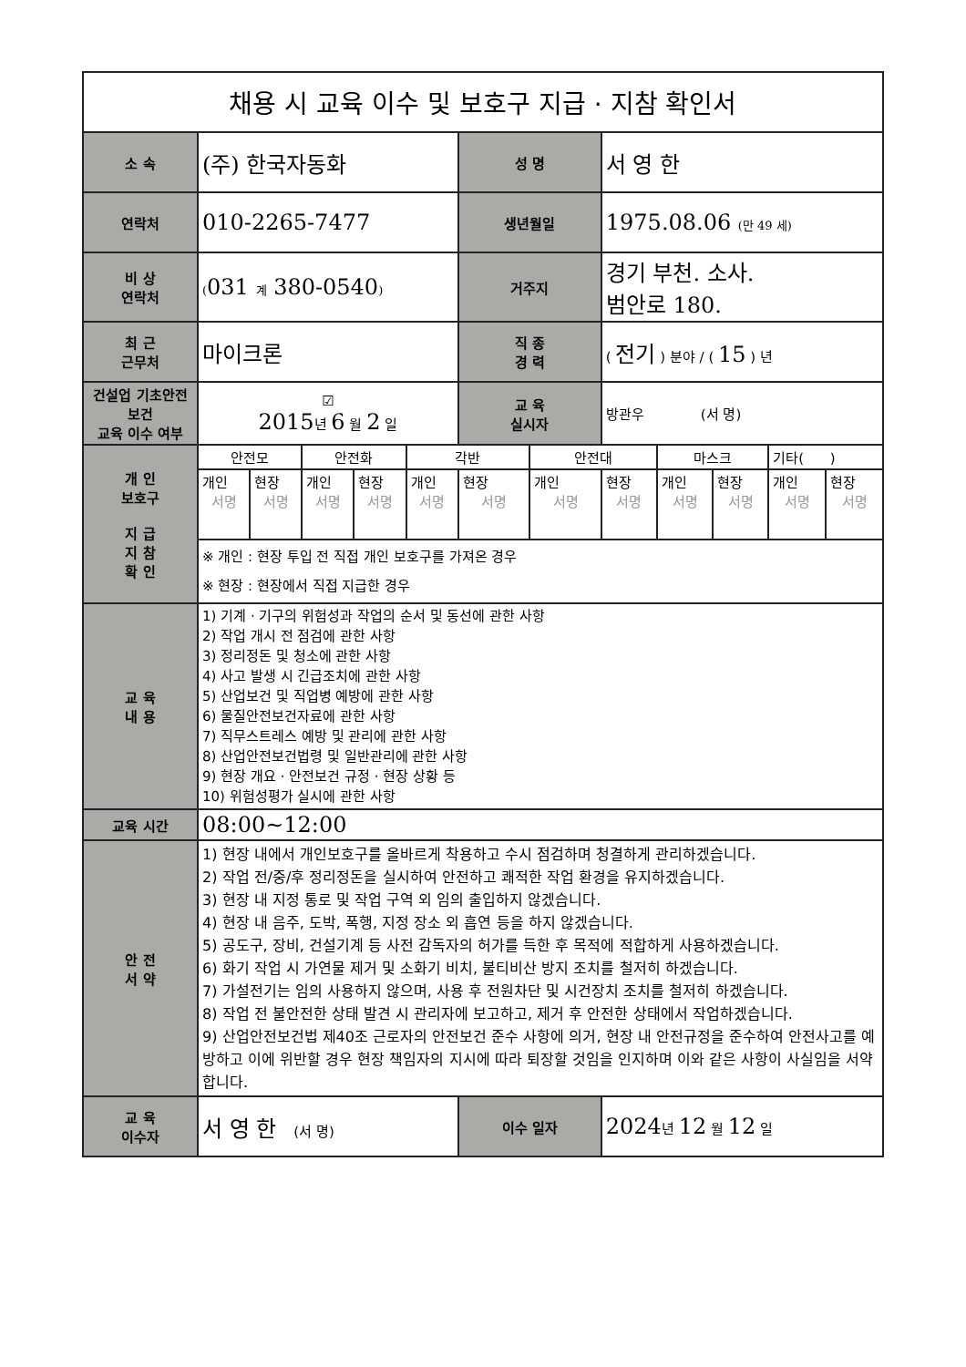| 채용 시 교육 이수 및 보호구 지급 · 지참 확인서 | | | | | | | | | | | | |
| 소 속 | (주) 한국자동화 | | | | | 성 명 | | 서 영 한 | | | | |
| 연락처 | 010-2265-7477 | | | | | 생년월일 | | 1975.08.06 (만 49 세) | | | | |
| 비 상 연락처 | ( 031 계 380-0540 ) | | | | | 거주지 | | 경기 부천. 소사. 범안로 180. | | | | |
| 최 근 근무처 | 마이크론 | | | | | 직 종 경 력 | | ( 전기 ) 분야 / ( 15 ) 년 | | | | |
| 건설업 기초안전보건 교육 이수 여부 | ☑ 2015 년 6 월 2 일 | | | | | 교 육 실시자 | | 방관우 (서 명) | | | | |
| 개 인 보호구 지 급 지 참 확 인 | 안전모 | | 안전화 | | 각반 | | 안전대 | | 마스크 | | 기타( ) | |
| | 개인 서명 | 현장 서명 | 개인 서명 | 현장 서명 | 개인 서명 | 현장 서명 | 개인 서명 | 현장 서명 | 개인 서명 | 현장 서명 | 개인 서명 | 현장 서명 |
| | ※ 개인 : 현장 투입 전 직접 개인 보호구를 가져온 경우 ※ 현장 : 현장에서 직접 지급한 경우 | | | | | | | | | | | |
| 교 육 내 용 | 1) 기계 · 기구의 위험성과 작업의 순서 및 동선에 관한 사항 2) 작업 개시 전 점검에 관한 사항 3) 정리정돈 및 청소에 관한 사항 4) 사고 발생 시 긴급조치에 관한 사항 5) 산업보건 및 직업병 예방에 관한 사항 6) 물질안전보건자료에 관한 사항 7) 직무스트레스 예방 및 관리에 관한 사항 8) 산업안전보건법령 및 일반관리에 관한 사항 9) 현장 개요 · 안전보건 규정 · 현장 상황 등 10) 위험성평가 실시에 관한 사항 | | | | | | | | | | | |
| 교육 시간 | 08:00~12:00 | | | | | | | | | | | |
| 안 전 서 약 | 1) 현장 내에서 개인보호구를 올바르게 착용하고 수시 점검하며 청결하게 관리하겠습니다. 2) 작업 전/중/후 정리정돈을 실시하여 안전하고 쾌적한 작업 환경을 유지하겠습니다. 3) 현장 내 지정 통로 및 작업 구역 외 임의 출입하지 않겠습니다. 4) 현장 내 음주, 도박, 폭행, 지정 장소 외 흡연 등을 하지 않겠습니다. 5) 공도구, 장비, 건설기계 등 사전 감독자의 허가를 득한 후 목적에 적합하게 사용하겠습니다. 6) 화기 작업 시 가연물 제거 및 소화기 비치, 불티비산 방지 조치를 철저히 하겠습니다. 7) 가설전기는 임의 사용하지 않으며, 사용 후 전원차단 및 시건장치 조치를 철저히 하겠습니다. 8) 작업 전 불안전한 상태 발견 시 관리자에 보고하고, 제거 후 안전한 상태에서 작업하겠습니다. 9) 산업안전보건법 제40조 근로자의 안전보건 준수 사항에 의거, 현장 내 안전규정을 준수하여 안전사고를 예방하고 이에 위반할 경우 현장 책임자의 지시에 따라 퇴장할 것임을 인지하며 이와 같은 사항이 사실임을 서약합니다. | | | | | | | | | | | |
| 교 육 이수자 | 서 영 한 (서 명) | | | | | 이수 일자 | | 2024 년 12 월 12 일 | | | | |